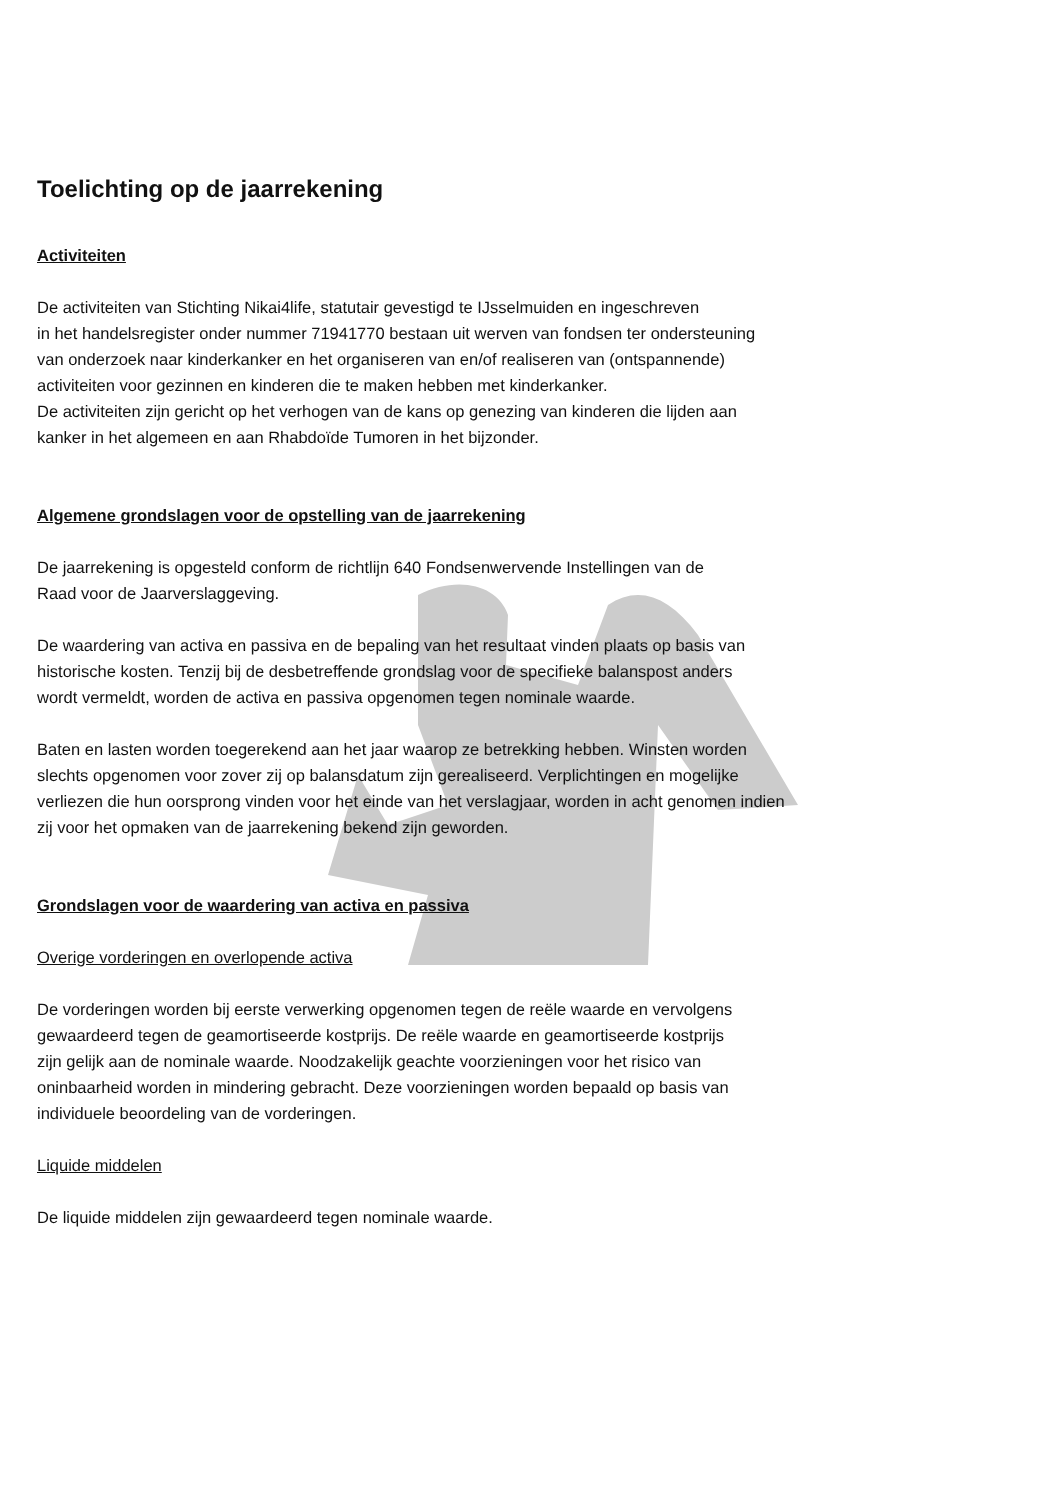Toelichting op de jaarrekening
Activiteiten
De activiteiten van Stichting Nikai4life, statutair gevestigd te IJsselmuiden en ingeschreven
in het handelsregister onder nummer 71941770 bestaan uit werven van fondsen ter ondersteuning
van onderzoek naar kinderkanker en het organiseren van en/of realiseren van (ontspannende)
activiteiten voor gezinnen en kinderen die te maken hebben met kinderkanker.
De activiteiten zijn gericht op het verhogen van de kans op genezing van kinderen die lijden aan
kanker in het algemeen en aan Rhabdoïde Tumoren in het bijzonder.
Algemene grondslagen voor de opstelling van de jaarrekening
De jaarrekening is opgesteld conform de richtlijn 640 Fondsenwervende Instellingen van de
Raad voor de Jaarverslaggeving.
De waardering van activa en passiva en de bepaling van het resultaat vinden plaats op basis van
historische kosten. Tenzij bij de desbetreffende grondslag voor de specifieke balanspost anders
wordt vermeldt, worden de activa en passiva opgenomen tegen nominale waarde.
Baten en lasten worden toegerekend aan het jaar waarop ze betrekking hebben. Winsten worden
slechts opgenomen voor zover zij op balansdatum zijn gerealiseerd. Verplichtingen en mogelijke
verliezen die hun oorsprong vinden voor het einde van het verslagjaar, worden in acht genomen indien
zij voor het opmaken van de jaarrekening bekend zijn geworden.
Grondslagen voor de waardering van activa en passiva
Overige vorderingen en overlopende activa
De vorderingen worden bij eerste verwerking opgenomen tegen de reële waarde en vervolgens
gewaardeerd tegen de geamortiseerde kostprijs. De reële waarde en geamortiseerde kostprijs
zijn gelijk aan de nominale waarde. Noodzakelijk geachte voorzieningen voor het risico van
oninbaarheid worden in mindering gebracht. Deze voorzieningen worden bepaald op basis van
individuele beoordeling van de vorderingen.
Liquide middelen
De liquide middelen zijn gewaardeerd tegen nominale waarde.